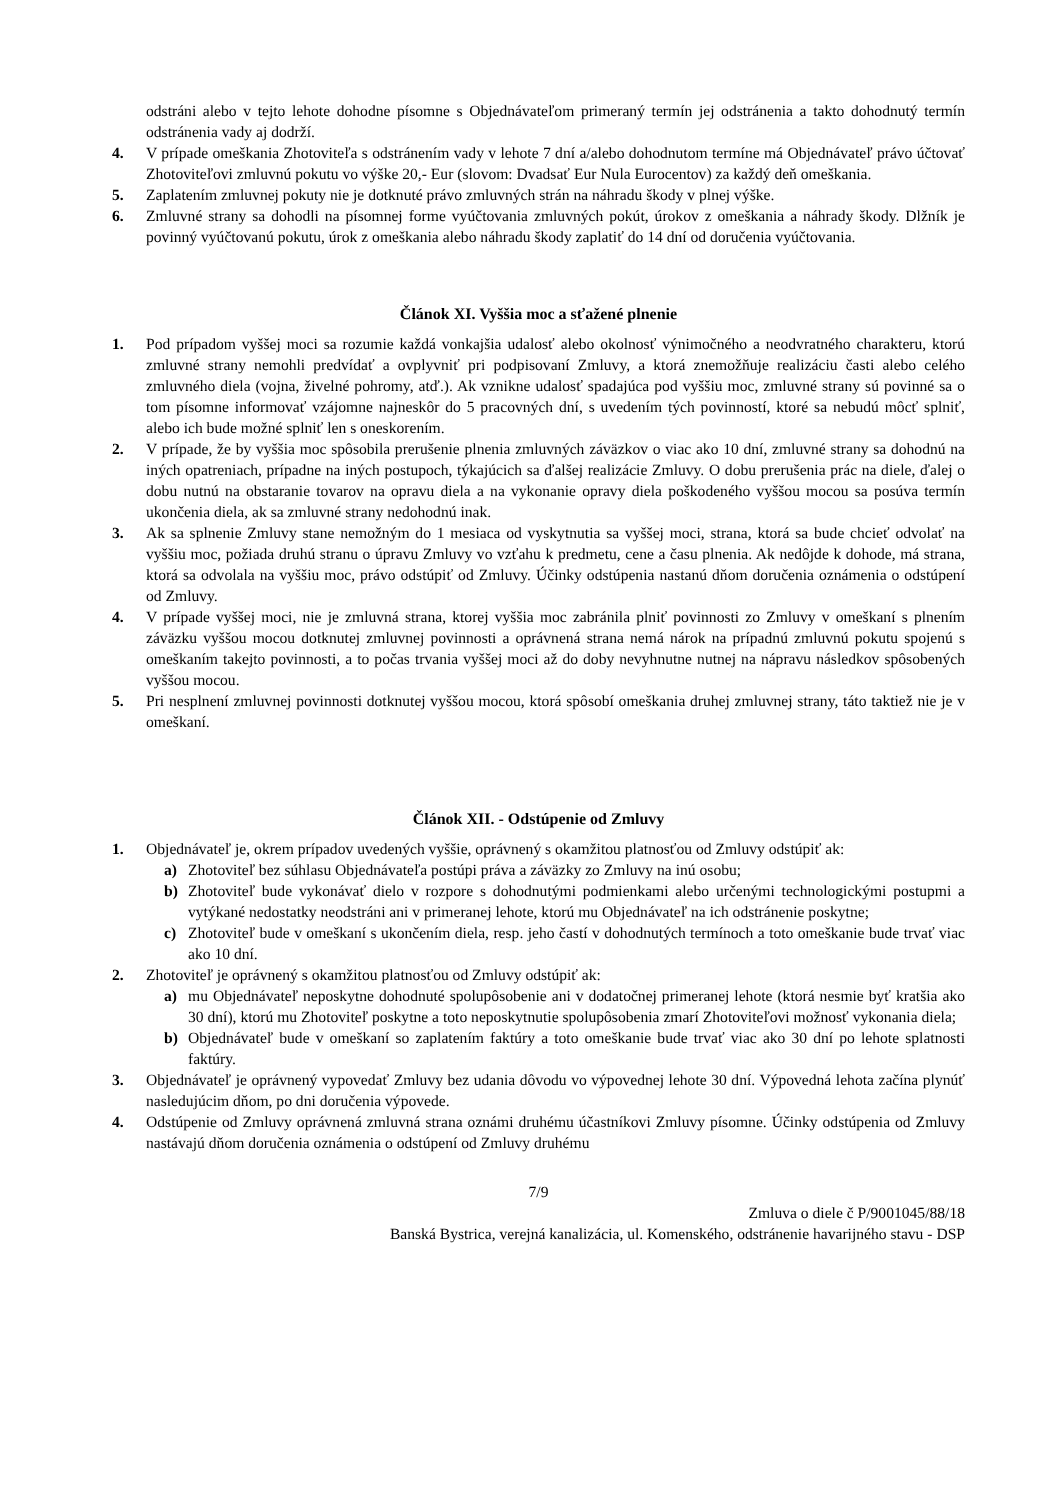odstráni alebo v tejto lehote dohodne písomne s Objednávateľom primeraný termín jej odstránenia a takto dohodnutý termín odstránenia vady aj dodrží.
4. V prípade omeškania Zhotoviteľa s odstránením vady v lehote 7 dní a/alebo dohodnutom termíne má Objednávateľ právo účtovať Zhotoviteľovi zmluvnú pokutu vo výške 20,- Eur (slovom: Dvadsať Eur Nula Eurocentov) za každý deň omeškania.
5. Zaplatením zmluvnej pokuty nie je dotknuté právo zmluvných strán na náhradu škody v plnej výške.
6. Zmluvné strany sa dohodli na písomnej forme vyúčtovania zmluvných pokút, úrokov z omeškania a náhrady škody. Dlžník je povinný vyúčtovanú pokutu, úrok z omeškania alebo náhradu škody zaplatiť do 14 dní od doručenia vyúčtovania.
Článok XI. Vyššia moc a sťažené plnenie
1. Pod prípadom vyššej moci sa rozumie každá vonkajšia udalosť alebo okolnosť výnimočného a neodvratného charakteru, ktorú zmluvné strany nemohli predvídať a ovplyvniť pri podpisovaní Zmluvy, a ktorá znemožňuje realizáciu časti alebo celého zmluvného diela (vojna, živelné pohromy, atď.). Ak vznikne udalosť spadajúca pod vyššiu moc, zmluvné strany sú povinné sa o tom písomne informovať vzájomne najneskôr do 5 pracovných dní, s uvedením tých povinností, ktoré sa nebudú môcť splniť, alebo ich bude možné splniť len s oneskorením.
2. V prípade, že by vyššia moc spôsobila prerušenie plnenia zmluvných záväzkov o viac ako 10 dní, zmluvné strany sa dohodnú na iných opatreniach, prípadne na iných postupoch, týkajúcich sa ďalšej realizácie Zmluvy. O dobu prerušenia prác na diele, ďalej o dobu nutnú na obstaranie tovarov na opravu diela a na vykonanie opravy diela poškodeného vyššou mocou sa posúva termín ukončenia diela, ak sa zmluvné strany nedohodnú inak.
3. Ak sa splnenie Zmluvy stane nemožným do 1 mesiaca od vyskytnutia sa vyššej moci, strana, ktorá sa bude chcieť odvolať na vyššiu moc, požiada druhú stranu o úpravu Zmluvy vo vzťahu k predmetu, cene a času plnenia. Ak nedôjde k dohode, má strana, ktorá sa odvolala na vyššiu moc, právo odstúpiť od Zmluvy. Účinky odstúpenia nastanú dňom doručenia oznámenia o odstúpení od Zmluvy.
4. V prípade vyššej moci, nie je zmluvná strana, ktorej vyššia moc zabránila plniť povinnosti zo Zmluvy v omeškaní s plnením záväzku vyššou mocou dotknutej zmluvnej povinnosti a oprávnená strana nemá nárok na prípadnú zmluvnú pokutu spojenú s omeškaním takejto povinnosti, a to počas trvania vyššej moci až do doby nevyhnutne nutnej na nápravu následkov spôsobených vyššou mocou.
5. Pri nesplnení zmluvnej povinnosti dotknutej vyššou mocou, ktorá spôsobí omeškania druhej zmluvnej strany, táto taktiež nie je v omeškaní.
Článok XII. - Odstúpenie od Zmluvy
1. Objednávateľ je, okrem prípadov uvedených vyššie, oprávnený s okamžitou platnosťou od Zmluvy odstúpiť ak:
a) Zhotoviteľ bez súhlasu Objednávateľa postúpi práva a záväzky zo Zmluvy na inú osobu;
b) Zhotoviteľ bude vykonávať dielo v rozpore s dohodnutými podmienkami alebo určenými technologickými postupmi a vytýkané nedostatky neodstráni ani v primeranej lehote, ktorú mu Objednávateľ na ich odstránenie poskytne;
c) Zhotoviteľ bude v omeškaní s ukončením diela, resp. jeho častí v dohodnutých termínoch a toto omeškanie bude trvať viac ako 10 dní.
2. Zhotoviteľ je oprávnený s okamžitou platnosťou od Zmluvy odstúpiť ak:
a) mu Objednávateľ neposkytne dohodnuté spolupôsobenie ani v dodatočnej primeranej lehote (ktorá nesmie byť kratšia ako 30 dní), ktorú mu Zhotoviteľ poskytne a toto neposkytnutie spolupôsobenia zmarí Zhotoviteľovi možnosť vykonania diela;
b) Objednávateľ bude v omeškaní so zaplatením faktúry a toto omeškanie bude trvať viac ako 30 dní po lehote splatnosti faktúry.
3. Objednávateľ je oprávnený vypovedať Zmluvy bez udania dôvodu vo výpovednej lehote 30 dní. Výpovedná lehota začína plynúť nasledujúcim dňom, po dni doručenia výpovede.
4. Odstúpenie od Zmluvy oprávnená zmluvná strana oznámi druhému účastníkovi Zmluvy písomne. Účinky odstúpenia od Zmluvy nastávajú dňom doručenia oznámenia o odstúpení od Zmluvy druhému
7/9
Zmluva o diele č P/9001045/88/18
Banská Bystrica, verejná kanalizácia, ul. Komenského, odstránenie havarijného stavu - DSP